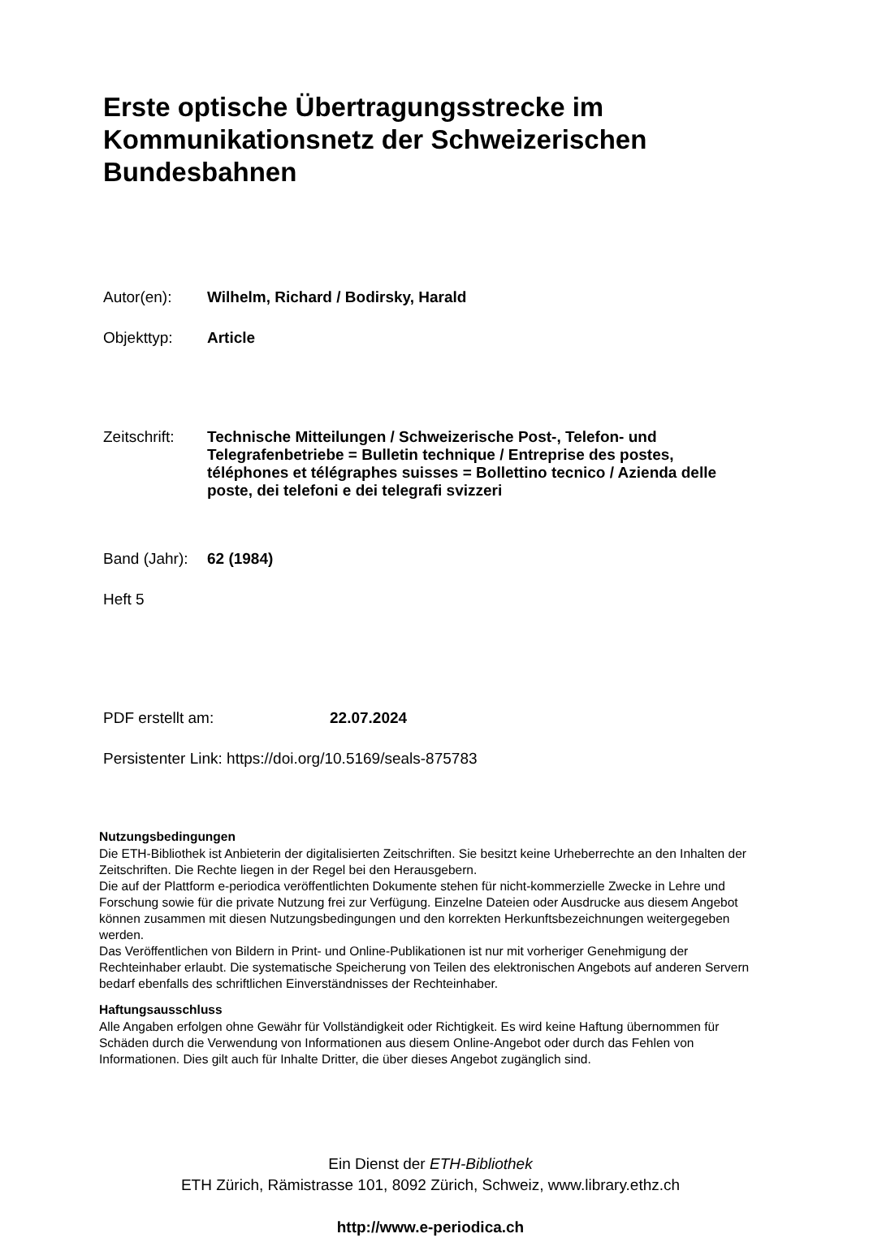Erste optische Übertragungsstrecke im Kommunikationsnetz der Schweizerischen Bundesbahnen
Autor(en): Wilhelm, Richard / Bodirsky, Harald
Objekttyp: Article
Zeitschrift:
Technische Mitteilungen / Schweizerische Post-, Telefon- und Telegrafenbetriebe = Bulletin technique / Entreprise des postes, téléphones et télégraphes suisses = Bollettino tecnico / Azienda delle poste, dei telefoni e dei telegrafi svizzeri
Band (Jahr):
62 (1984)
Heft 5
PDF erstellt am: 22.07.2024
Persistenter Link: https://doi.org/10.5169/seals-875783
Nutzungsbedingungen
Die ETH-Bibliothek ist Anbieterin der digitalisierten Zeitschriften. Sie besitzt keine Urheberrechte an den Inhalten der Zeitschriften. Die Rechte liegen in der Regel bei den Herausgebern.
Die auf der Plattform e-periodica veröffentlichten Dokumente stehen für nicht-kommerzielle Zwecke in Lehre und Forschung sowie für die private Nutzung frei zur Verfügung. Einzelne Dateien oder Ausdrucke aus diesem Angebot können zusammen mit diesen Nutzungsbedingungen und den korrekten Herkunftsbezeichnungen weitergegeben werden.
Das Veröffentlichen von Bildern in Print- und Online-Publikationen ist nur mit vorheriger Genehmigung der Rechteinhaber erlaubt. Die systematische Speicherung von Teilen des elektronischen Angebots auf anderen Servern bedarf ebenfalls des schriftlichen Einverständnisses der Rechteinhaber.
Haftungsausschluss
Alle Angaben erfolgen ohne Gewähr für Vollständigkeit oder Richtigkeit. Es wird keine Haftung übernommen für Schäden durch die Verwendung von Informationen aus diesem Online-Angebot oder durch das Fehlen von Informationen. Dies gilt auch für Inhalte Dritter, die über dieses Angebot zugänglich sind.
Ein Dienst der ETH-Bibliothek
ETH Zürich, Rämistrasse 101, 8092 Zürich, Schweiz, www.library.ethz.ch
http://www.e-periodica.ch